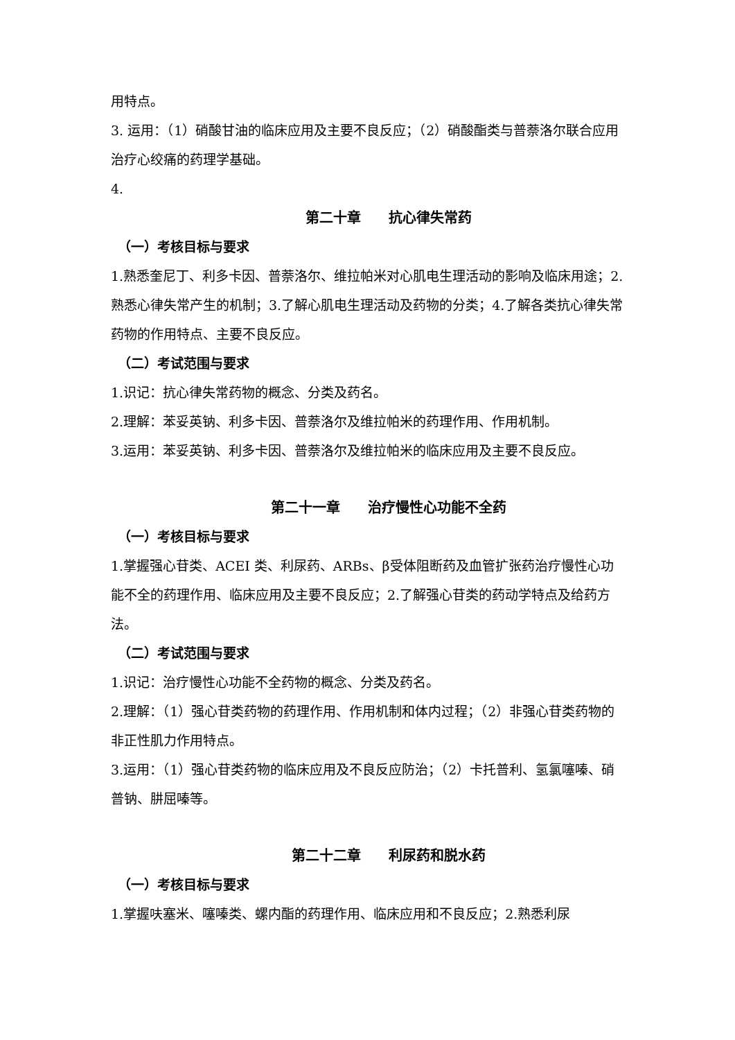用特点。
3. 运用：（1）硝酸甘油的临床应用及主要不良反应；（2）硝酸酯类与普萘洛尔联合应用治疗心绞痛的药理学基础。
4.
第二十章　　抗心律失常药
（一）考核目标与要求
1.熟悉奎尼丁、利多卡因、普萘洛尔、维拉帕米对心肌电生理活动的影响及临床用途；2.熟悉心律失常产生的机制；3.了解心肌电生理活动及药物的分类；4.了解各类抗心律失常药物的作用特点、主要不良反应。
（二）考试范围与要求
1.识记：抗心律失常药物的概念、分类及药名。
2.理解：苯妥英钠、利多卡因、普萘洛尔及维拉帕米的药理作用、作用机制。
3.运用：苯妥英钠、利多卡因、普萘洛尔及维拉帕米的临床应用及主要不良反应。
第二十一章　　治疗慢性心功能不全药
（一）考核目标与要求
1.掌握强心苷类、ACEI 类、利尿药、ARBs、β受体阻断药及血管扩张药治疗慢性心功能不全的药理作用、临床应用及主要不良反应；2.了解强心苷类的药动学特点及给药方法。
（二）考试范围与要求
1.识记：治疗慢性心功能不全药物的概念、分类及药名。
2.理解：（1）强心苷类药物的药理作用、作用机制和体内过程；（2）非强心苷类药物的非正性肌力作用特点。
3.运用：（1）强心苷类药物的临床应用及不良反应防治；（2）卡托普利、氢氯噻嗪、硝普钠、肼屈嗪等。
第二十二章　　利尿药和脱水药
（一）考核目标与要求
1.掌握呋塞米、噻嗪类、螺内酯的药理作用、临床应用和不良反应；2.熟悉利尿